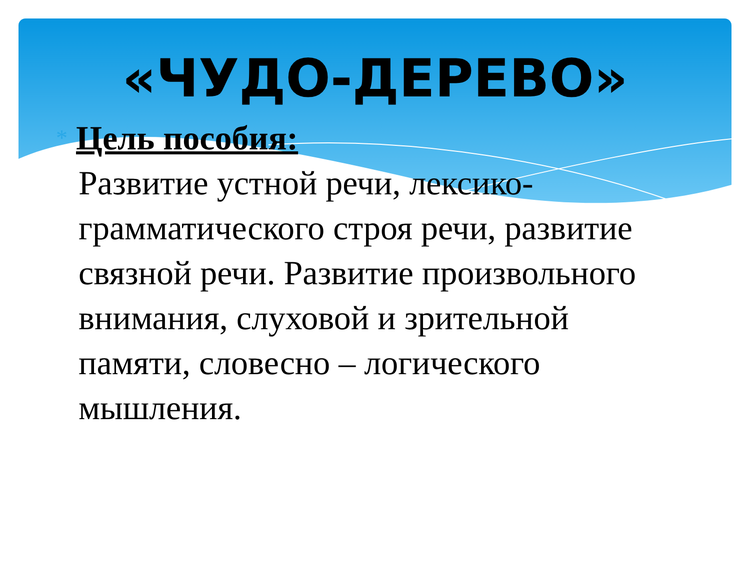«ЧУДО-ДЕРЕВО»
* Цель пособия:
Развитие устной речи, лексико-грамматического строя речи, развитие связной речи. Развитие произвольного внимания, слуховой и зрительной памяти, словесно – логического мышления.